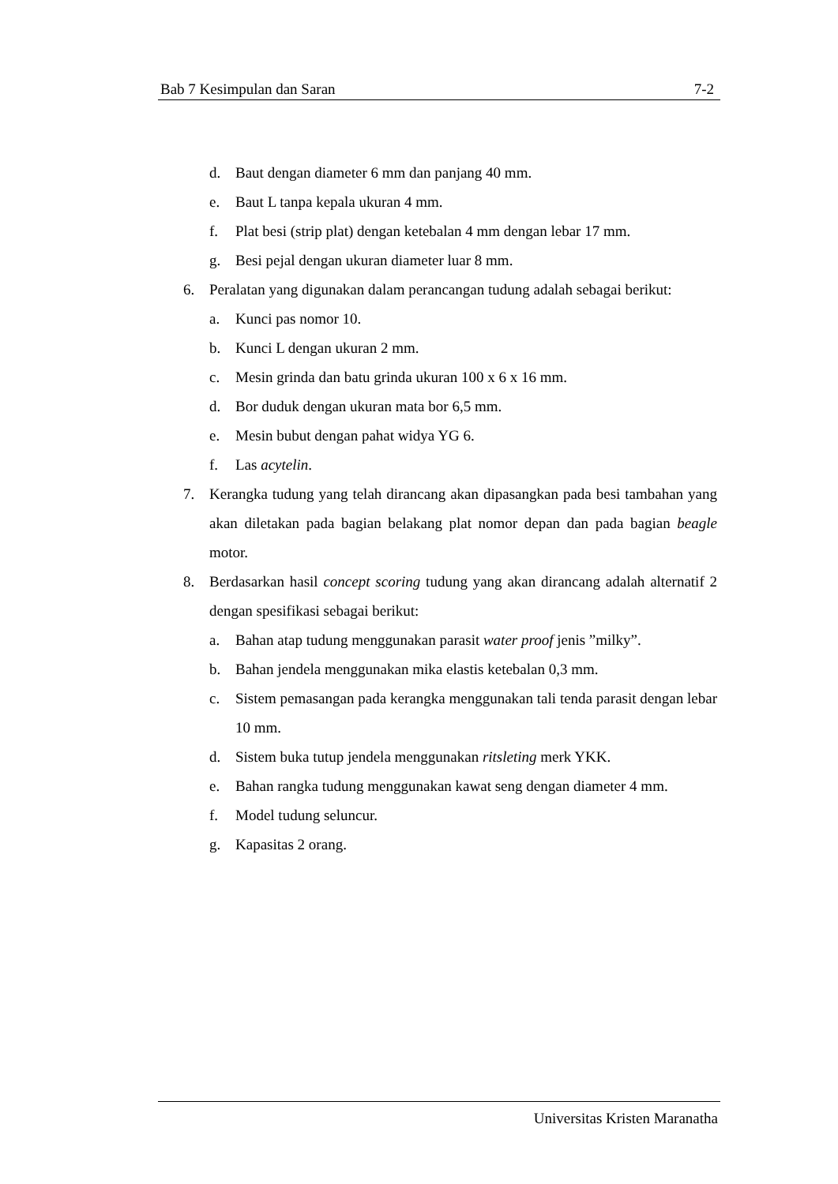Bab 7 Kesimpulan dan Saran 7-2
d. Baut dengan diameter 6 mm dan panjang 40 mm.
e. Baut L tanpa kepala ukuran 4 mm.
f. Plat besi (strip plat) dengan ketebalan 4 mm dengan lebar 17 mm.
g. Besi pejal dengan ukuran diameter luar 8 mm.
6. Peralatan yang digunakan dalam perancangan tudung adalah sebagai berikut:
a. Kunci pas nomor 10.
b. Kunci L dengan ukuran 2 mm.
c. Mesin grinda dan batu grinda ukuran 100 x 6 x 16 mm.
d. Bor duduk dengan ukuran mata bor 6,5 mm.
e. Mesin bubut dengan pahat widya YG 6.
f. Las acytelin.
7. Kerangka tudung yang telah dirancang akan dipasangkan pada besi tambahan yang akan diletakan pada bagian belakang plat nomor depan dan pada bagian beagle motor.
8. Berdasarkan hasil concept scoring tudung yang akan dirancang adalah alternatif 2 dengan spesifikasi sebagai berikut:
a. Bahan atap tudung menggunakan parasit water proof jenis ”milky”.
b. Bahan jendela menggunakan mika elastis ketebalan 0,3 mm.
c. Sistem pemasangan pada kerangka menggunakan tali tenda parasit dengan lebar 10 mm.
d. Sistem buka tutup jendela menggunakan ritsleting merk YKK.
e. Bahan rangka tudung menggunakan kawat seng dengan diameter 4 mm.
f. Model tudung seluncur.
g. Kapasitas 2 orang.
Universitas Kristen Maranatha